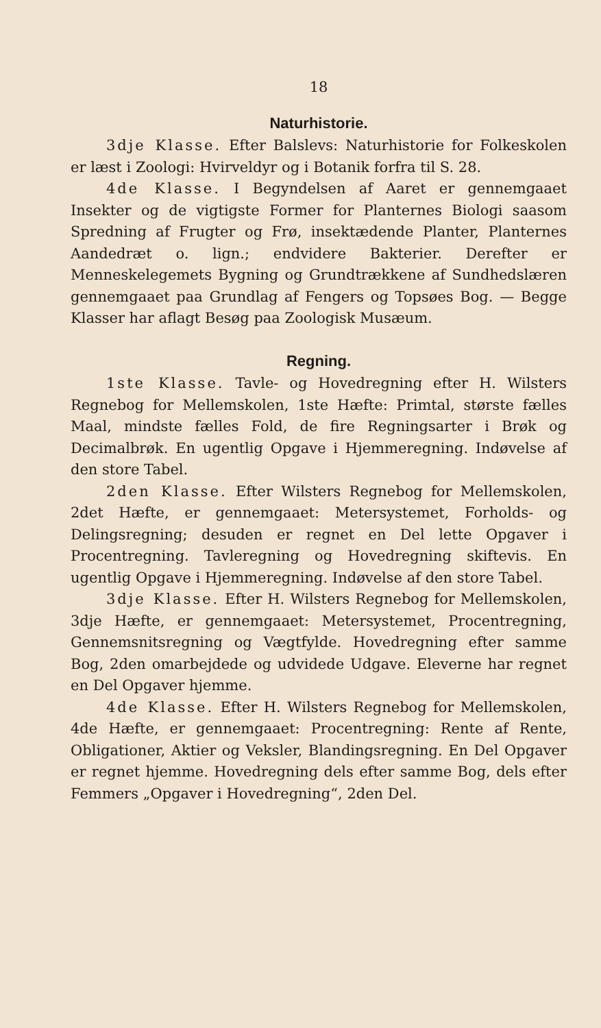18
Naturhistorie.
3dje Klasse. Efter Balslevs: Naturhistorie for Folkeskolen er læst i Zoologi: Hvirveldyr og i Botanik forfra til S. 28.
4de Klasse. I Begyndelsen af Aaret er gennemgaaet Insekter og de vigtigste Former for Planternes Biologi saasom Spredning af Frugter og Frø, insektædende Planter, Planternes Aandedræt o. lign.; endvidere Bakterier. Derefter er Menneskelegemets Bygning og Grundtrækkene af Sundhedslæren gennemgaaet paa Grundlag af Fengers og Topsøes Bog. — Begge Klasser har aflagt Besøg paa Zoologisk Musæum.
Regning.
1ste Klasse. Tavle- og Hovedregning efter H. Wilsters Regnebog for Mellemskolen, 1ste Hæfte: Primtal, største fælles Maal, mindste fælles Fold, de fire Regningsarter i Brøk og Decimalbrøk. En ugentlig Opgave i Hjemmeregning. Indøvelse af den store Tabel.
2den Klasse. Efter Wilsters Regnebog for Mellemskolen, 2det Hæfte, er gennemgaaet: Metersystemet, Forholds- og Delingsregning; desuden er regnet en Del lette Opgaver i Procentregning. Tavleregning og Hovedregning skiftevis. En ugentlig Opgave i Hjemmeregning. Indøvelse af den store Tabel.
3dje Klasse. Efter H. Wilsters Regnebog for Mellemskolen, 3dje Hæfte, er gennemgaaet: Metersystemet, Procentregning, Gennemsnitsregning og Vægtfylde. Hovedregning efter samme Bog, 2den omarbejdede og udvidede Udgave. Eleverne har regnet en Del Opgaver hjemme.
4de Klasse. Efter H. Wilsters Regnebog for Mellemskolen, 4de Hæfte, er gennemgaaet: Procentregning: Rente af Rente, Obligationer, Aktier og Veksler, Blandingsregning. En Del Opgaver er regnet hjemme. Hovedregning dels efter samme Bog, dels efter Femmers „Opgaver i Hovedregning“, 2den Del.